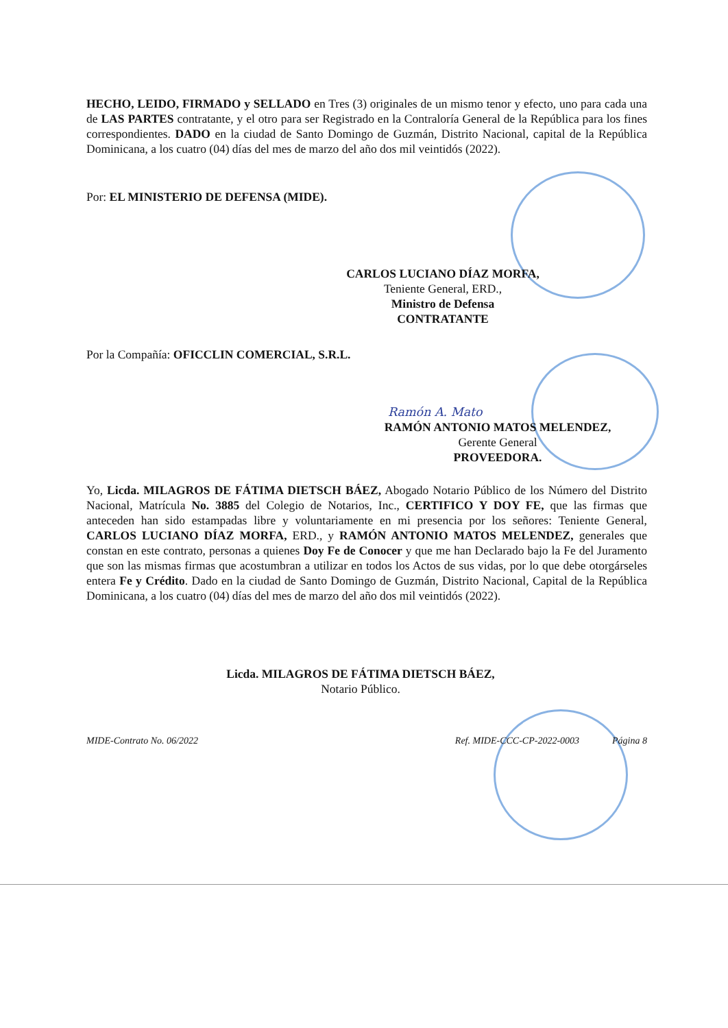HECHO, LEIDO, FIRMADO y SELLADO en Tres (3) originales de un mismo tenor y efecto, uno para cada una de LAS PARTES contratante, y el otro para ser Registrado en la Contraloría General de la República para los fines correspondientes. DADO en la ciudad de Santo Domingo de Guzmán, Distrito Nacional, capital de la República Dominicana, a los cuatro (04) días del mes de marzo del año dos mil veintidós (2022).
Por: EL MINISTERIO DE DEFENSA (MIDE).
CARLOS LUCIANO DÍAZ MORFA,
Teniente General, ERD.,
Ministro de Defensa
CONTRATANTE
Por la Compañía: OFICCLIN COMERCIAL, S.R.L.
Ramón A. Mato
RAMÓN ANTONIO MATOS MELENDEZ,
Gerente General
PROVEEDORA.
Yo, Licda. MILAGROS DE FÁTIMA DIETSCH BÁEZ, Abogado Notario Público de los Número del Distrito Nacional, Matrícula No. 3885 del Colegio de Notarios, Inc., CERTIFICO Y DOY FE, que las firmas que anteceden han sido estampadas libre y voluntariamente en mi presencia por los señores: Teniente General, CARLOS LUCIANO DÍAZ MORFA, ERD., y RAMÓN ANTONIO MATOS MELENDEZ, generales que constan en este contrato, personas a quienes Doy Fe de Conocer y que me han Declarado bajo la Fe del Juramento que son las mismas firmas que acostumbran a utilizar en todos los Actos de sus vidas, por lo que debe otorgárseles entera Fe y Crédito. Dado en la ciudad de Santo Domingo de Guzmán, Distrito Nacional, Capital de la República Dominicana, a los cuatro (04) días del mes de marzo del año dos mil veintidós (2022).
Licda. MILAGROS DE FÁTIMA DIETSCH BÁEZ,
Notario Público.
MIDE-Contrato No. 06/2022 Ref. MIDE-CCC-CP-2022-0003 Página 8